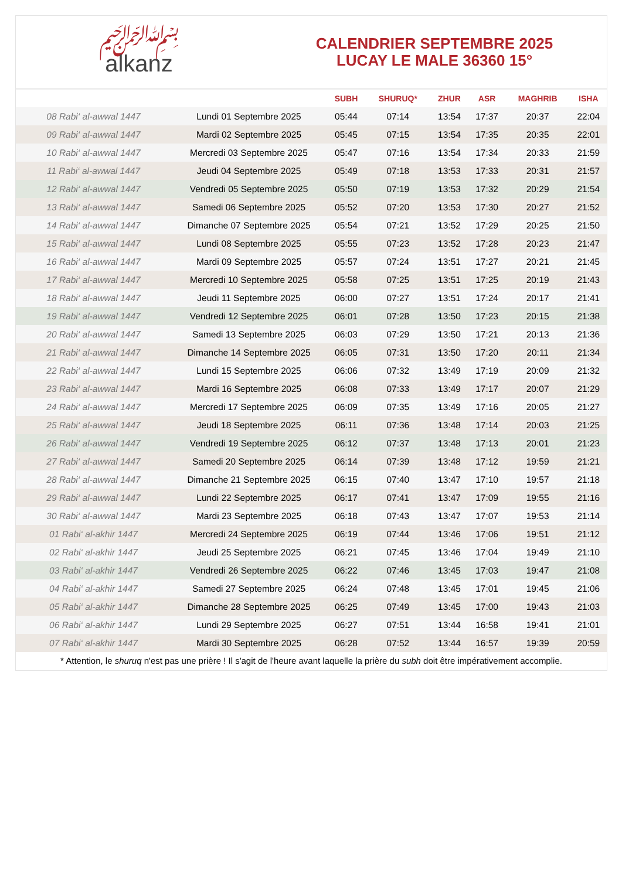﷽
alkanz
CALENDRIER SEPTEMBRE 2025
LUCAY LE MALE 36360 15°
| | | SUBH | SHURUQ* | ZHUR | ASR | MAGHRIB | ISHA |
| --- | --- | --- | --- | --- | --- | --- | --- |
| 08 Rabi‘ al-awwal 1447 | Lundi 01 Septembre 2025 | 05:44 | 07:14 | 13:54 | 17:37 | 20:37 | 22:04 |
| 09 Rabi‘ al-awwal 1447 | Mardi 02 Septembre 2025 | 05:45 | 07:15 | 13:54 | 17:35 | 20:35 | 22:01 |
| 10 Rabi‘ al-awwal 1447 | Mercredi 03 Septembre 2025 | 05:47 | 07:16 | 13:54 | 17:34 | 20:33 | 21:59 |
| 11 Rabi‘ al-awwal 1447 | Jeudi 04 Septembre 2025 | 05:49 | 07:18 | 13:53 | 17:33 | 20:31 | 21:57 |
| 12 Rabi‘ al-awwal 1447 | Vendredi 05 Septembre 2025 | 05:50 | 07:19 | 13:53 | 17:32 | 20:29 | 21:54 |
| 13 Rabi‘ al-awwal 1447 | Samedi 06 Septembre 2025 | 05:52 | 07:20 | 13:53 | 17:30 | 20:27 | 21:52 |
| 14 Rabi‘ al-awwal 1447 | Dimanche 07 Septembre 2025 | 05:54 | 07:21 | 13:52 | 17:29 | 20:25 | 21:50 |
| 15 Rabi‘ al-awwal 1447 | Lundi 08 Septembre 2025 | 05:55 | 07:23 | 13:52 | 17:28 | 20:23 | 21:47 |
| 16 Rabi‘ al-awwal 1447 | Mardi 09 Septembre 2025 | 05:57 | 07:24 | 13:51 | 17:27 | 20:21 | 21:45 |
| 17 Rabi‘ al-awwal 1447 | Mercredi 10 Septembre 2025 | 05:58 | 07:25 | 13:51 | 17:25 | 20:19 | 21:43 |
| 18 Rabi‘ al-awwal 1447 | Jeudi 11 Septembre 2025 | 06:00 | 07:27 | 13:51 | 17:24 | 20:17 | 21:41 |
| 19 Rabi‘ al-awwal 1447 | Vendredi 12 Septembre 2025 | 06:01 | 07:28 | 13:50 | 17:23 | 20:15 | 21:38 |
| 20 Rabi‘ al-awwal 1447 | Samedi 13 Septembre 2025 | 06:03 | 07:29 | 13:50 | 17:21 | 20:13 | 21:36 |
| 21 Rabi‘ al-awwal 1447 | Dimanche 14 Septembre 2025 | 06:05 | 07:31 | 13:50 | 17:20 | 20:11 | 21:34 |
| 22 Rabi‘ al-awwal 1447 | Lundi 15 Septembre 2025 | 06:06 | 07:32 | 13:49 | 17:19 | 20:09 | 21:32 |
| 23 Rabi‘ al-awwal 1447 | Mardi 16 Septembre 2025 | 06:08 | 07:33 | 13:49 | 17:17 | 20:07 | 21:29 |
| 24 Rabi‘ al-awwal 1447 | Mercredi 17 Septembre 2025 | 06:09 | 07:35 | 13:49 | 17:16 | 20:05 | 21:27 |
| 25 Rabi‘ al-awwal 1447 | Jeudi 18 Septembre 2025 | 06:11 | 07:36 | 13:48 | 17:14 | 20:03 | 21:25 |
| 26 Rabi‘ al-awwal 1447 | Vendredi 19 Septembre 2025 | 06:12 | 07:37 | 13:48 | 17:13 | 20:01 | 21:23 |
| 27 Rabi‘ al-awwal 1447 | Samedi 20 Septembre 2025 | 06:14 | 07:39 | 13:48 | 17:12 | 19:59 | 21:21 |
| 28 Rabi‘ al-awwal 1447 | Dimanche 21 Septembre 2025 | 06:15 | 07:40 | 13:47 | 17:10 | 19:57 | 21:18 |
| 29 Rabi‘ al-awwal 1447 | Lundi 22 Septembre 2025 | 06:17 | 07:41 | 13:47 | 17:09 | 19:55 | 21:16 |
| 30 Rabi‘ al-awwal 1447 | Mardi 23 Septembre 2025 | 06:18 | 07:43 | 13:47 | 17:07 | 19:53 | 21:14 |
| 01 Rabi‘ al-akhir 1447 | Mercredi 24 Septembre 2025 | 06:19 | 07:44 | 13:46 | 17:06 | 19:51 | 21:12 |
| 02 Rabi‘ al-akhir 1447 | Jeudi 25 Septembre 2025 | 06:21 | 07:45 | 13:46 | 17:04 | 19:49 | 21:10 |
| 03 Rabi‘ al-akhir 1447 | Vendredi 26 Septembre 2025 | 06:22 | 07:46 | 13:45 | 17:03 | 19:47 | 21:08 |
| 04 Rabi‘ al-akhir 1447 | Samedi 27 Septembre 2025 | 06:24 | 07:48 | 13:45 | 17:01 | 19:45 | 21:06 |
| 05 Rabi‘ al-akhir 1447 | Dimanche 28 Septembre 2025 | 06:25 | 07:49 | 13:45 | 17:00 | 19:43 | 21:03 |
| 06 Rabi‘ al-akhir 1447 | Lundi 29 Septembre 2025 | 06:27 | 07:51 | 13:44 | 16:58 | 19:41 | 21:01 |
| 07 Rabi‘ al-akhir 1447 | Mardi 30 Septembre 2025 | 06:28 | 07:52 | 13:44 | 16:57 | 19:39 | 20:59 |
* Attention, le shuruq n'est pas une prière ! Il s'agit de l'heure avant laquelle la prière du subh doit être impérativement accomplie.